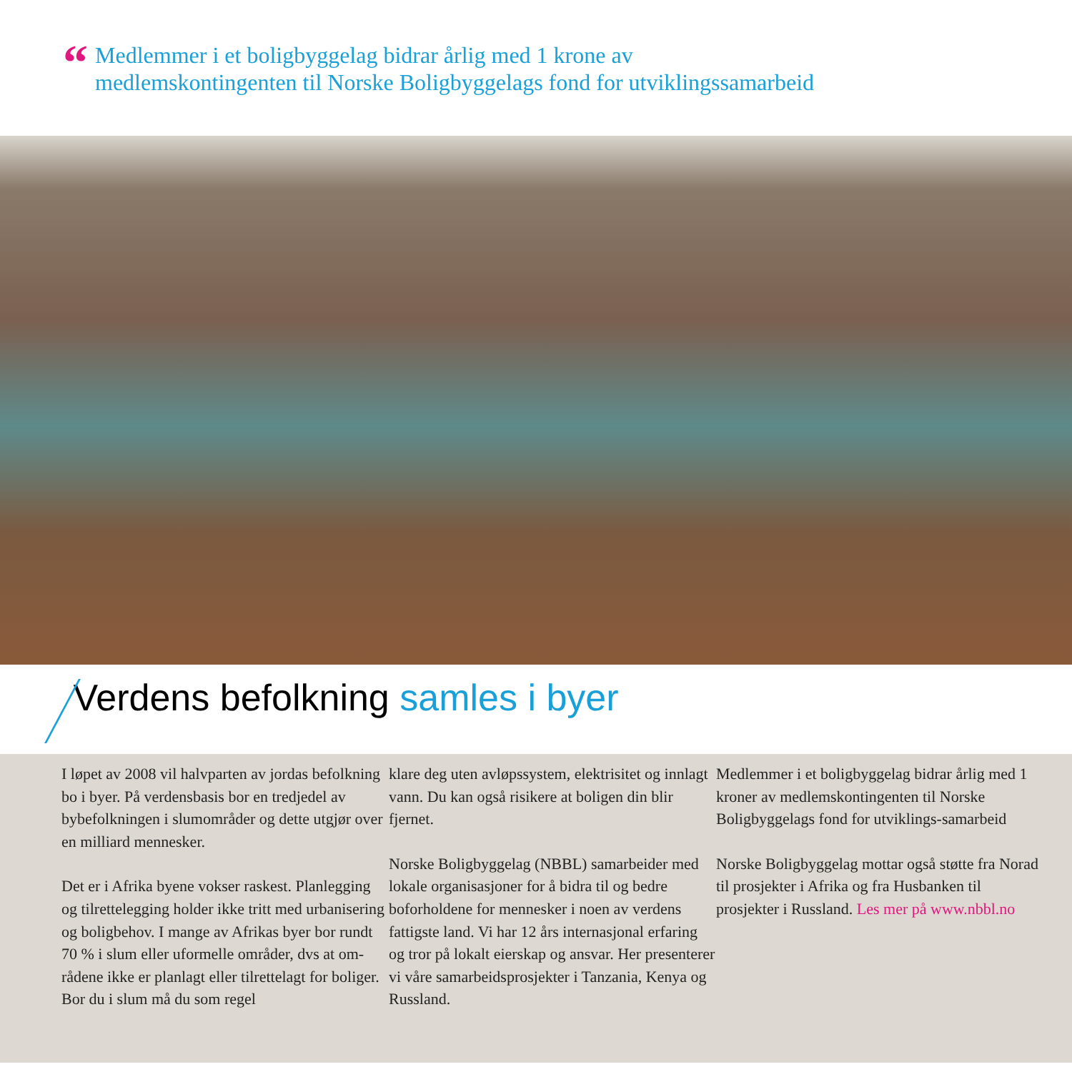“
Medlemmer i et boligbyggelag bidrar årlig med 1 krone av
medlemskontingenten til Norske Boligbyggelags fond for utviklingssamarbeid
Verdens befolkning samles i byer
I løpet av 2008 vil halvparten av jordas befolkning bo i byer. På verdensbasis bor en tredjedel av bybefolkningen i slumområder og dette utgjør over en milliard mennesker.
Det er i Afrika byene vokser raskest. Planlegging og tilrettelegging holder ikke tritt med urbanisering og boligbehov. I mange av Afrikas byer bor rundt 70 % i slum eller uformelle områder, dvs at om-rådene ikke er planlagt eller tilrettelagt for boliger. Bor du i slum må du som regel
klare deg uten avløpssystem, elektrisitet og innlagt vann. Du kan også risikere at boligen din blir fjernet.
Norske Boligbyggelag (NBBL) samarbeider med lokale organisasjoner for å bidra til og bedre boforholdene for mennesker i noen av verdens fattigste land. Vi har 12 års internasjonal erfaring og tror på lokalt eierskap og ansvar. Her presenterer vi våre samarbeidsprosjekter i Tanzania, Kenya og Russland.
Medlemmer i et boligbyggelag bidrar årlig med 1 kroner av medlemskontingenten til Norske Boligbyggelags fond for utviklings-samarbeid
Norske Boligbyggelag mottar også støtte fra Norad til prosjekter i Afrika og fra Husbanken til prosjekter i Russland. Les mer på www.nbbl.no